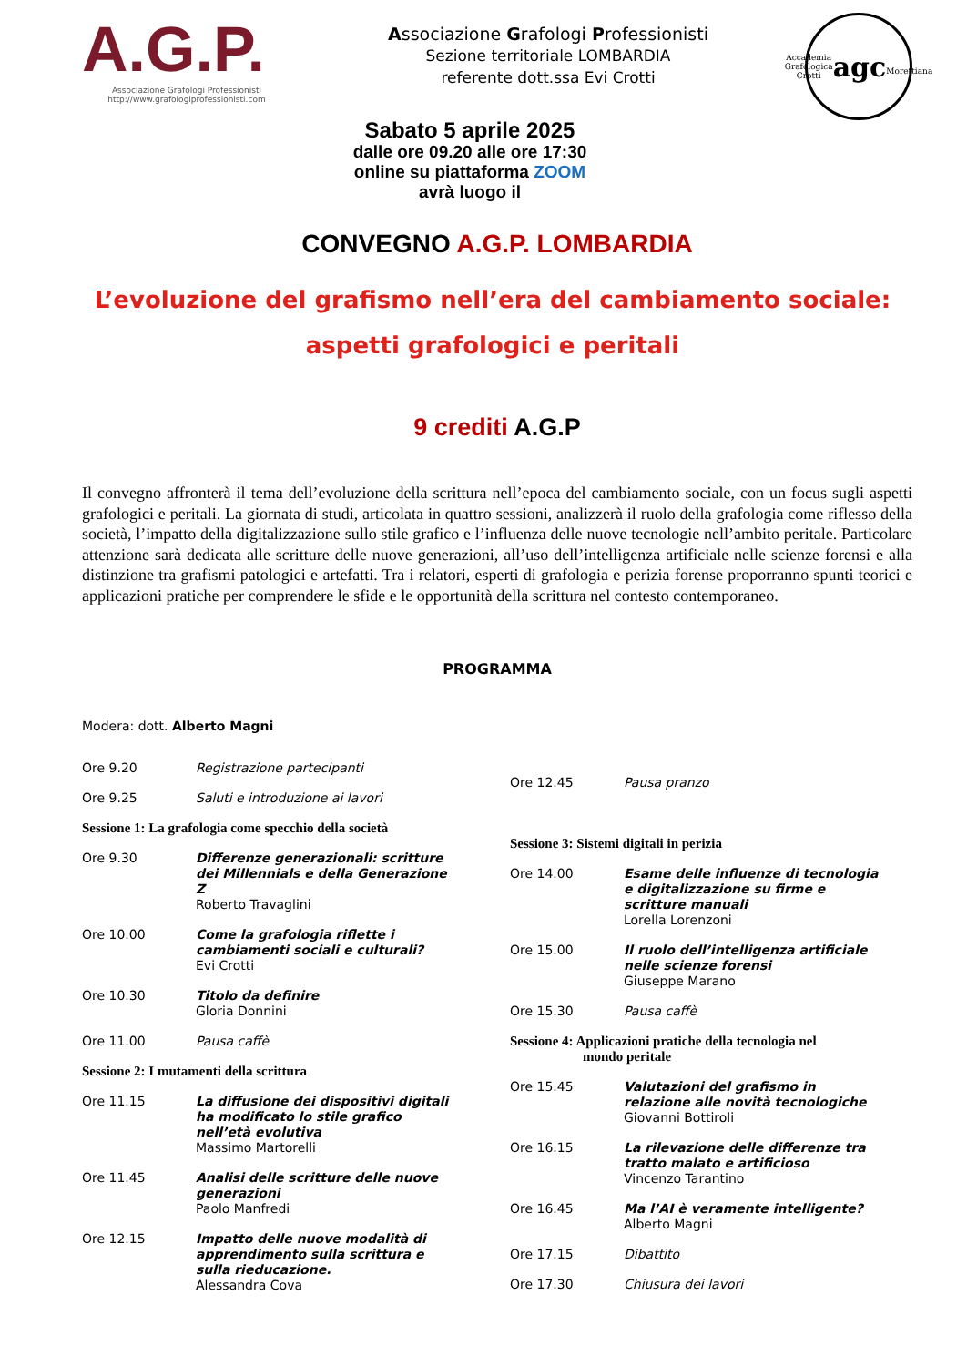A.G.P.
Associazione Grafologi Professionisti
http://www.grafologiprofessionisti.com
Associazione Grafologi Professionisti
Sezione territoriale LOMBARDIA
referente dott.ssa Evi Crotti
Accademia Grafologica Crotti
agc
Morettiana
Sabato 5 aprile 2025
dalle ore 09.20 alle ore 17:30
online su piattaforma ZOOM
avrà luogo il
CONVEGNO A.G.P. LOMBARDIA
L’evoluzione del grafismo nell’era del cambiamento sociale:
aspetti grafologici e peritali
9 crediti A.G.P
Il convegno affronterà il tema dell’evoluzione della scrittura nell’epoca del cambiamento sociale, con un focus sugli aspetti grafologici e peritali. La giornata di studi, articolata in quattro sessioni, analizzerà il ruolo della grafologia come riflesso della società, l’impatto della digitalizzazione sullo stile grafico e l’influenza delle nuove tecnologie nell’ambito peritale. Particolare attenzione sarà dedicata alle scritture delle nuove generazioni, all’uso dell’intelligenza artificiale nelle scienze forensi e alla distinzione tra grafismi patologici e artefatti. Tra i relatori, esperti di grafologia e perizia forense proporranno spunti teorici e applicazioni pratiche per comprendere le sfide e le opportunità della scrittura nel contesto contemporaneo.
PROGRAMMA
Modera: dott. Alberto Magni
Ore 9.20 Registrazione partecipanti
Ore 9.25 Saluti e introduzione ai lavori
Sessione 1: La grafologia come specchio della società
Ore 9.30 Differenze generazionali: scritture dei Millennials e della Generazione Z
Roberto Travaglini
Ore 10.00 Come la grafologia riflette i cambiamenti sociali e culturali?
Evi Crotti
Ore 10.30 Titolo da definire
Gloria Donnini
Ore 11.00 Pausa caffè
Sessione 2: I mutamenti della scrittura
Ore 11.15 La diffusione dei dispositivi digitali ha modificato lo stile grafico nell’età evolutiva
Massimo Martorelli
Ore 11.45 Analisi delle scritture delle nuove generazioni
Paolo Manfredi
Ore 12.15 Impatto delle nuove modalità di apprendimento sulla scrittura e sulla rieducazione.
Alessandra Cova
Ore 12.45 Pausa pranzo
Sessione 3: Sistemi digitali in perizia
Ore 14.00 Esame delle influenze di tecnologia e digitalizzazione su firme e scritture manuali
Lorella Lorenzoni
Ore 15.00 Il ruolo dell’intelligenza artificiale nelle scienze forensi
Giuseppe Marano
Ore 15.30 Pausa caffè
Sessione 4: Applicazioni pratiche della tecnologia nel
mondo peritale
Ore 15.45 Valutazioni del grafismo in relazione alle novità tecnologiche
Giovanni Bottiroli
Ore 16.15 La rilevazione delle differenze tra tratto malato e artificioso
Vincenzo Tarantino
Ore 16.45 Ma l’AI è veramente intelligente?
Alberto Magni
Ore 17.15 Dibattito
Ore 17.30 Chiusura dei lavori